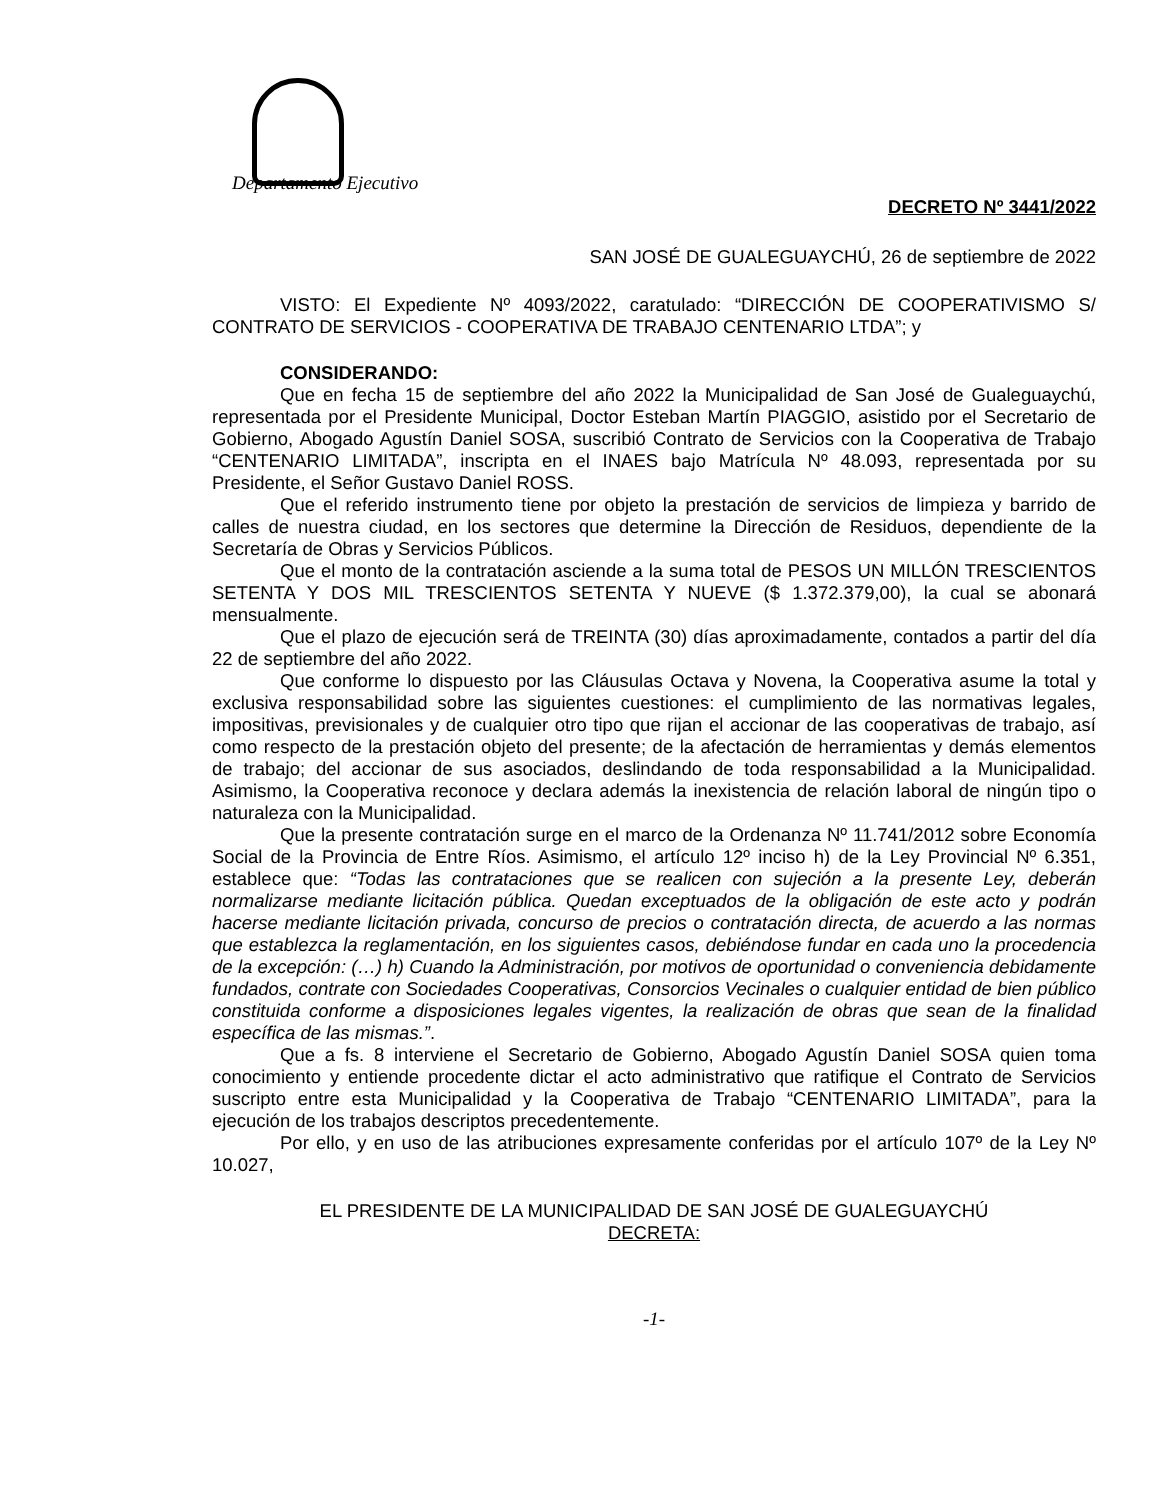Departamento Ejecutivo
DECRETO Nº 3441/2022
SAN JOSÉ DE GUALEGUAYCHÚ, 26 de septiembre de 2022
VISTO: El Expediente Nº 4093/2022, caratulado: “DIRECCIÓN DE COOPERATIVISMO S/ CONTRATO DE SERVICIOS - COOPERATIVA DE TRABAJO CENTENARIO LTDA”; y
CONSIDERANDO:
Que en fecha 15 de septiembre del año 2022 la Municipalidad de San José de Gualeguaychú, representada por el Presidente Municipal, Doctor Esteban Martín PIAGGIO, asistido por el Secretario de Gobierno, Abogado Agustín Daniel SOSA, suscribió Contrato de Servicios con la Cooperativa de Trabajo “CENTENARIO LIMITADA”, inscripta en el INAES bajo Matrícula Nº 48.093, representada por su Presidente, el Señor Gustavo Daniel ROSS.
Que el referido instrumento tiene por objeto la prestación de servicios de limpieza y barrido de calles de nuestra ciudad, en los sectores que determine la Dirección de Residuos, dependiente de la Secretaría de Obras y Servicios Públicos.
Que el monto de la contratación asciende a la suma total de PESOS UN MILLÓN TRESCIENTOS SETENTA Y DOS MIL TRESCIENTOS SETENTA Y NUEVE ($ 1.372.379,00), la cual se abonará mensualmente.
Que el plazo de ejecución será de TREINTA (30) días aproximadamente, contados a partir del día 22 de septiembre del año 2022.
Que conforme lo dispuesto por las Cláusulas Octava y Novena, la Cooperativa asume la total y exclusiva responsabilidad sobre las siguientes cuestiones: el cumplimiento de las normativas legales, impositivas, previsionales y de cualquier otro tipo que rijan el accionar de las cooperativas de trabajo, así como respecto de la prestación objeto del presente; de la afectación de herramientas y demás elementos de trabajo; del accionar de sus asociados, deslindando de toda responsabilidad a la Municipalidad. Asimismo, la Cooperativa reconoce y declara además la inexistencia de relación laboral de ningún tipo o naturaleza con la Municipalidad.
Que la presente contratación surge en el marco de la Ordenanza Nº 11.741/2012 sobre Economía Social de la Provincia de Entre Ríos. Asimismo, el artículo 12º inciso h) de la Ley Provincial Nº 6.351, establece que: “Todas las contrataciones que se realicen con sujeción a la presente Ley, deberán normalizarse mediante licitación pública. Quedan exceptuados de la obligación de este acto y podrán hacerse mediante licitación privada, concurso de precios o contratación directa, de acuerdo a las normas que establezca la reglamentación, en los siguientes casos, debiéndose fundar en cada uno la procedencia de la excepción: (…) h) Cuando la Administración, por motivos de oportunidad o conveniencia debidamente fundados, contrate con Sociedades Cooperativas, Consorcios Vecinales o cualquier entidad de bien público constituida conforme a disposiciones legales vigentes, la realización de obras que sean de la finalidad específica de las mismas.”.
Que a fs. 8 interviene el Secretario de Gobierno, Abogado Agustín Daniel SOSA quien toma conocimiento y entiende procedente dictar el acto administrativo que ratifique el Contrato de Servicios suscripto entre esta Municipalidad y la Cooperativa de Trabajo “CENTENARIO LIMITADA”, para la ejecución de los trabajos descriptos precedentemente.
Por ello, y en uso de las atribuciones expresamente conferidas por el artículo 107º de la Ley Nº 10.027,
EL PRESIDENTE DE LA MUNICIPALIDAD DE SAN JOSÉ DE GUALEGUAYCHÚ
DECRETA:
-1-